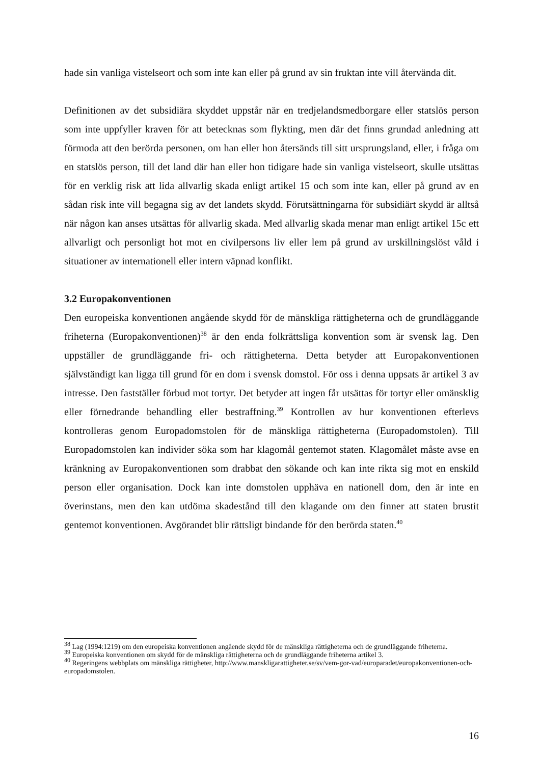hade sin vanliga vistelseort och som inte kan eller på grund av sin fruktan inte vill återvända dit.
Definitionen av det subsidiära skyddet uppstår när en tredjelandsmedborgare eller statslös person som inte uppfyller kraven för att betecknas som flykting, men där det finns grundad anledning att förmoda att den berörda personen, om han eller hon återsänds till sitt ursprungsland, eller, i fråga om en statslös person, till det land där han eller hon tidigare hade sin vanliga vistelseort, skulle utsättas för en verklig risk att lida allvarlig skada enligt artikel 15 och som inte kan, eller på grund av en sådan risk inte vill begagna sig av det landets skydd. Förutsättningarna för subsidiärt skydd är alltså när någon kan anses utsättas för allvarlig skada. Med allvarlig skada menar man enligt artikel 15c ett allvarligt och personligt hot mot en civilpersons liv eller lem på grund av urskillningslöst våld i situationer av internationell eller intern väpnad konflikt.
3.2 Europakonventionen
Den europeiska konventionen angående skydd för de mänskliga rättigheterna och de grundläggande friheterna (Europakonventionen)<sup>38</sup> är den enda folkrättsliga konvention som är svensk lag. Den uppställer de grundläggande fri- och rättigheterna. Detta betyder att Europakonventionen självständigt kan ligga till grund för en dom i svensk domstol. För oss i denna uppsats är artikel 3 av intresse. Den fastställer förbud mot tortyr. Det betyder att ingen får utsättas för tortyr eller omänsklig eller förnedrande behandling eller bestraffning.<sup>39</sup> Kontrollen av hur konventionen efterlevs kontrolleras genom Europadomstolen för de mänskliga rättigheterna (Europadomstolen). Till Europadomstolen kan individer söka som har klagomål gentemot staten. Klagomålet måste avse en kränkning av Europakonventionen som drabbat den sökande och kan inte rikta sig mot en enskild person eller organisation. Dock kan inte domstolen upphäva en nationell dom, den är inte en överinstans, men den kan utdöma skadestånd till den klagande om den finner att staten brustit gentemot konventionen. Avgörandet blir rättsligt bindande för den berörda staten.<sup>40</sup>
<sup>38</sup> Lag (1994:1219) om den europeiska konventionen angående skydd för de mänskliga rättigheterna och de grundläggande friheterna.
<sup>39</sup> Europeiska konventionen om skydd för de mänskliga rättigheterna och de grundläggande friheterna artikel 3.
<sup>40</sup> Regeringens webbplats om mänskliga rättigheter, http://www.manskligarattigheter.se/sv/vem-gor-vad/europaradet/europakonventionen-och-europadomstolen.
16